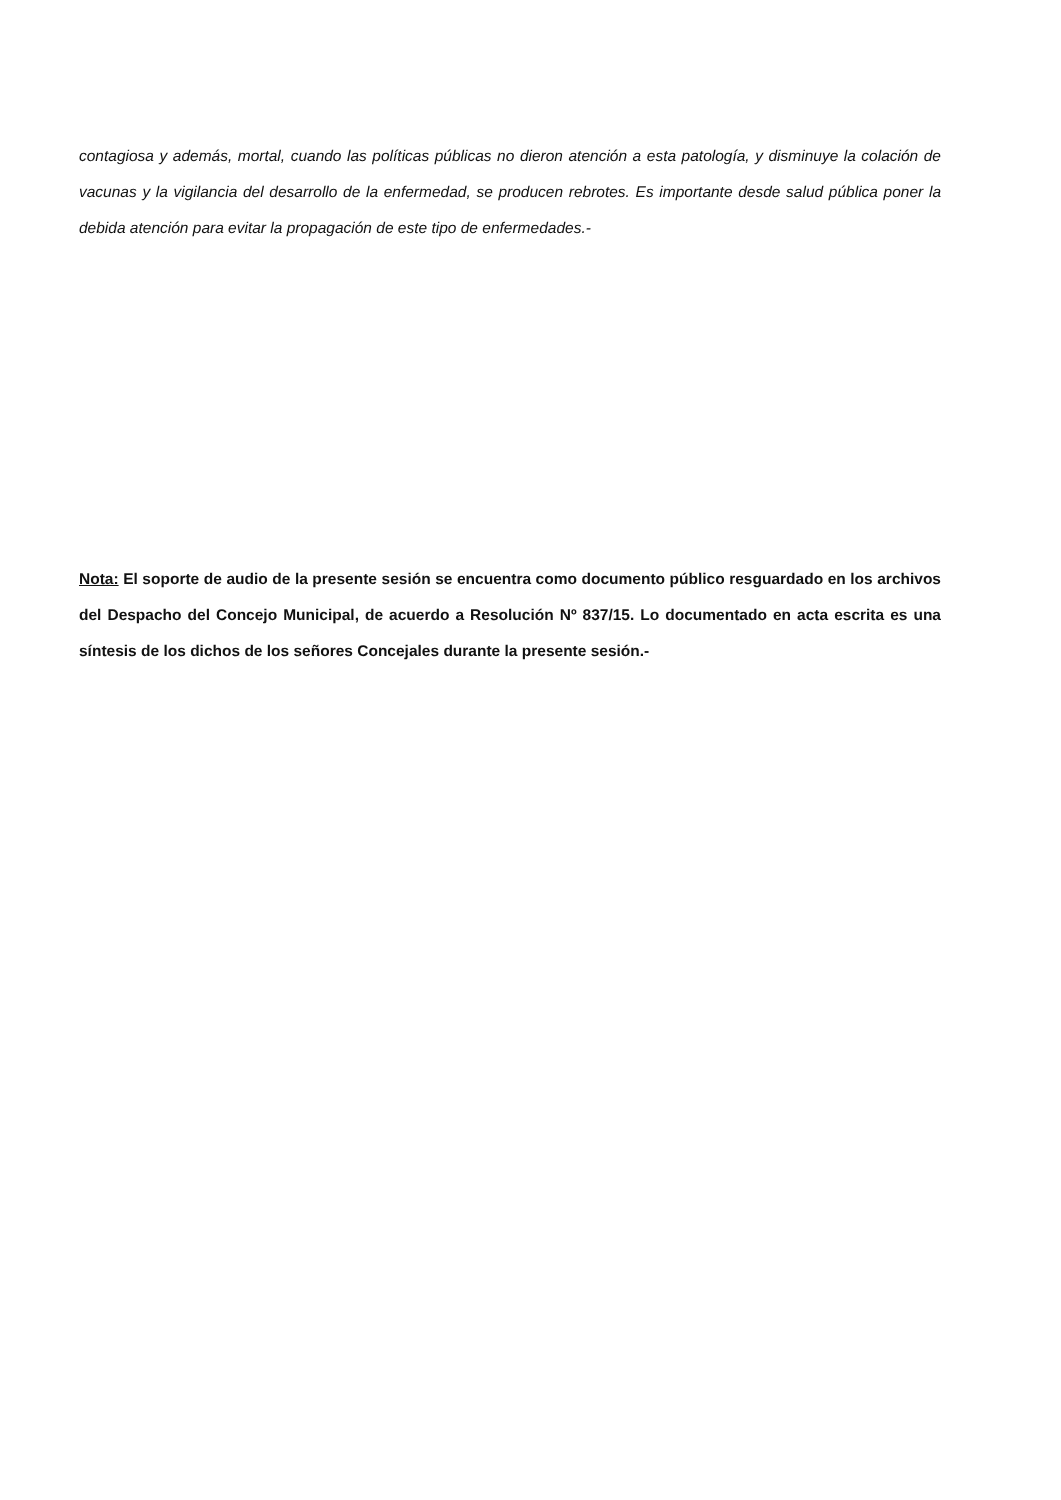contagiosa y además, mortal, cuando las políticas públicas no dieron atención a esta patología, y disminuye la colación de vacunas y la vigilancia del desarrollo de la enfermedad, se producen rebrotes. Es importante desde salud pública poner la debida atención para evitar la propagación de este tipo de enfermedades.-
Nota: El soporte de audio de la presente sesión se encuentra como documento público resguardado en los archivos del Despacho del Concejo Municipal, de acuerdo a Resolución Nº 837/15. Lo documentado en acta escrita es una síntesis de los dichos de los señores Concejales durante la presente sesión.-